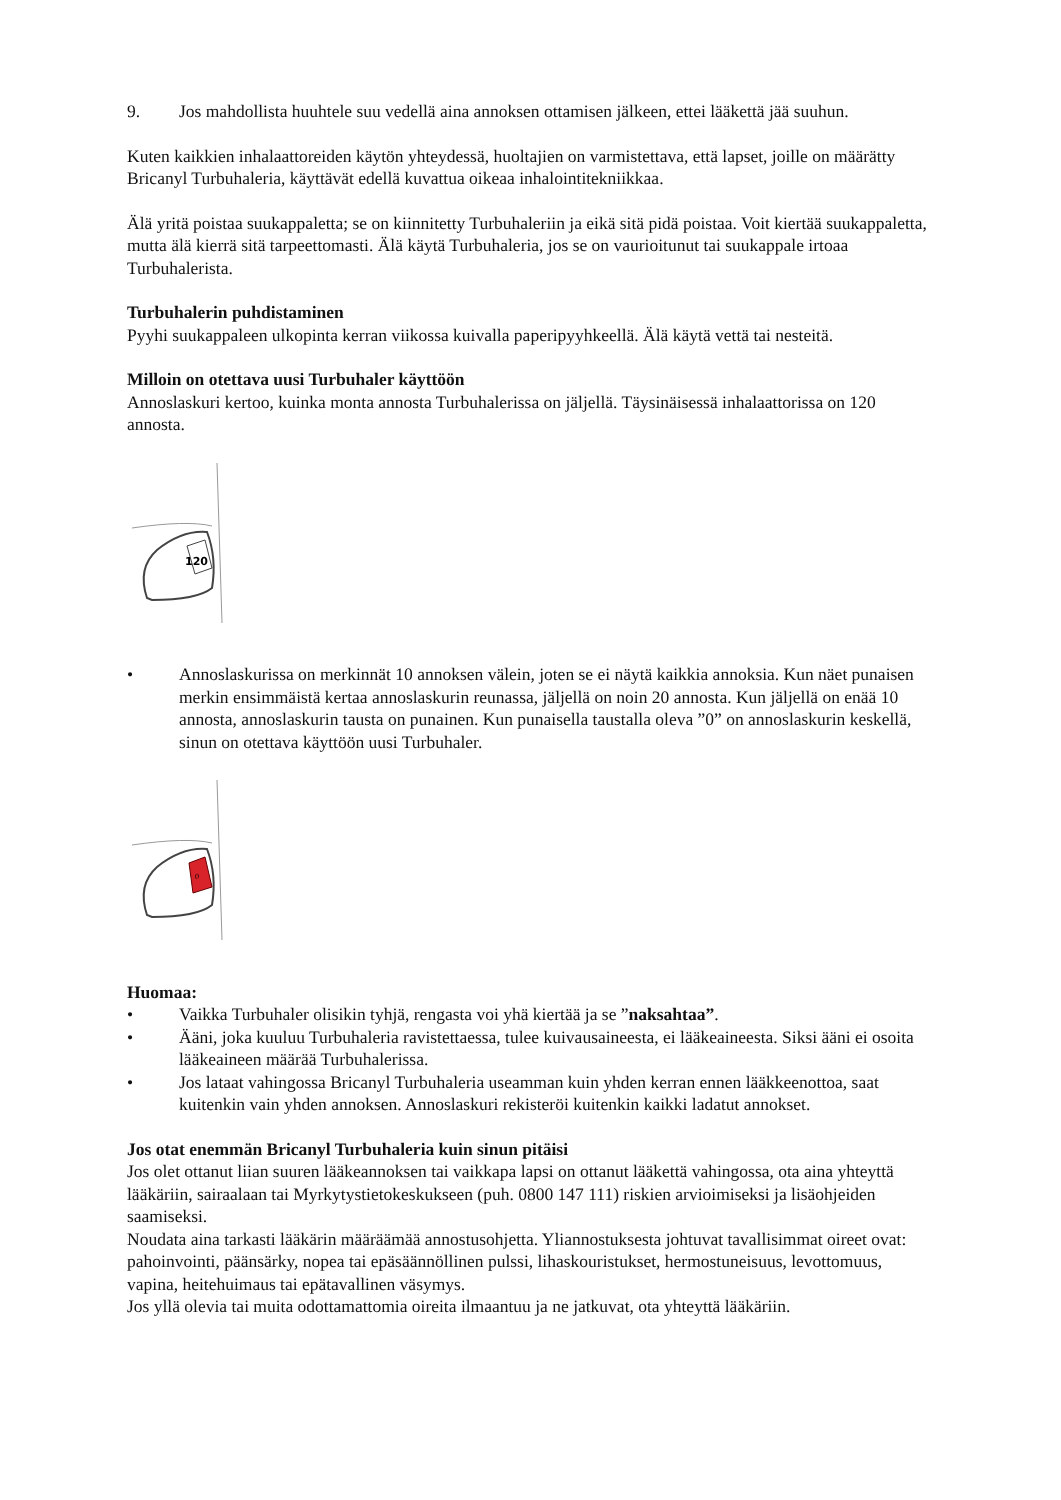9. Jos mahdollista huuhtele suu vedellä aina annoksen ottamisen jälkeen, ettei lääkettä jää suuhun.
Kuten kaikkien inhalaattoreiden käytön yhteydessä, huoltajien on varmistettava, että lapset, joille on määrätty Bricanyl Turbuhaleria, käyttävät edellä kuvattua oikeaa inhalointitekniikkaa.
Älä yritä poistaa suukappaletta; se on kiinnitetty Turbuhaleriin ja eikä sitä pidä poistaa. Voit kiertää suukappaletta, mutta älä kierrä sitä tarpeettomasti. Älä käytä Turbuhaleria, jos se on vaurioitunut tai suukappale irtoaa Turbuhalerista.
Turbuhalerin puhdistaminen
Pyyhi suukappaleen ulkopinta kerran viikossa kuivalla paperipyyhkeellä. Älä käytä vettä tai nesteitä.
Milloin on otettava uusi Turbuhaler käyttöön
Annoslaskuri kertoo, kuinka monta annosta Turbuhalerissa on jäljellä. Täysinäisessä inhalaattorissa on 120 annosta.
120
• Annoslaskurissa on merkinnät 10 annoksen välein, joten se ei näytä kaikkia annoksia. Kun näet punaisen merkin ensimmäistä kertaa annoslaskurin reunassa, jäljellä on noin 20 annosta. Kun jäljellä on enää 10 annosta, annoslaskurin tausta on punainen. Kun punaisella taustalla oleva ”0” on annoslaskurin keskellä, sinun on otettava käyttöön uusi Turbuhaler.
0
Huomaa:
• Vaikka Turbuhaler olisikin tyhjä, rengasta voi yhä kiertää ja se ”naksahtaa”.
• Ääni, joka kuuluu Turbuhaleria ravistettaessa, tulee kuivausaineesta, ei lääkeaineesta. Siksi ääni ei osoita lääkeaineen määrää Turbuhalerissa.
• Jos lataat vahingossa Bricanyl Turbuhaleria useamman kuin yhden kerran ennen lääkkeenottoa, saat kuitenkin vain yhden annoksen. Annoslaskuri rekisteröi kuitenkin kaikki ladatut annokset.
Jos otat enemmän Bricanyl Turbuhaleria kuin sinun pitäisi
Jos olet ottanut liian suuren lääkeannoksen tai vaikkapa lapsi on ottanut lääkettä vahingossa, ota aina yhteyttä lääkäriin, sairaalaan tai Myrkytystietokeskukseen (puh. 0800 147 111) riskien arvioimiseksi ja lisäohjeiden saamiseksi.
Noudata aina tarkasti lääkärin määräämää annostusohjetta. Yliannostuksesta johtuvat tavallisimmat oireet ovat: pahoinvointi, päänsärky, nopea tai epäsäännöllinen pulssi, lihaskouristukset, hermostuneisuus, levottomuus, vapina, heitehuimaus tai epätavallinen väsymys.
Jos yllä olevia tai muita odottamattomia oireita ilmaantuu ja ne jatkuvat, ota yhteyttä lääkäriin.